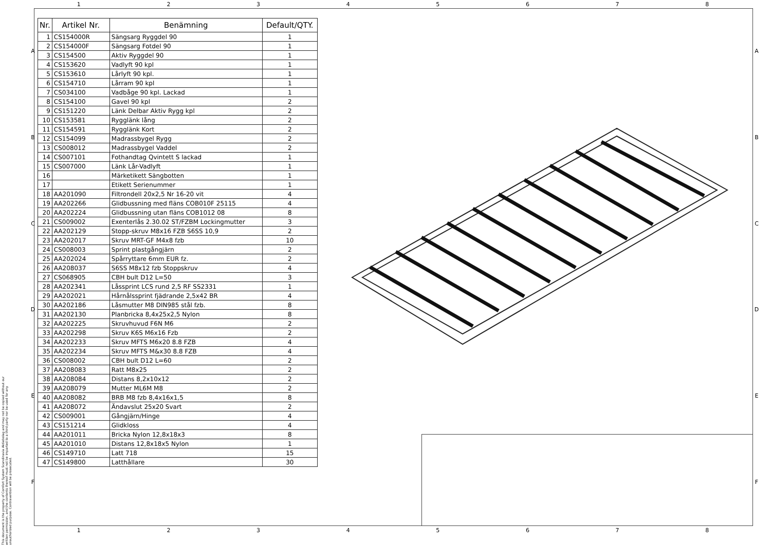1 2 3 4 5 6 7 8
A
B
C
D
E
F
A
B
C
D
E
F
| Nr. | Artikel Nr. | Benämning | Default/QTY. |
| --- | --- | --- | --- |
| 1 | CS154000R | Sängsarg Ryggdel 90 | 1 |
| 2 | CS154000F | Sängsarg Fotdel 90 | 1 |
| 3 | CS154500 | Aktiv Ryggdel 90 | 1 |
| 4 | CS153620 | Vadlyft 90 kpl | 1 |
| 5 | CS153610 | Lårlyft 90 kpl. | 1 |
| 6 | CS154710 | Lårram 90 kpl | 1 |
| 7 | CS034100 | Vadbåge 90 kpl. Lackad | 1 |
| 8 | CS154100 | Gavel 90 kpl | 2 |
| 9 | CS151220 | Länk Delbar Aktiv Rygg kpl | 2 |
| 10 | CS153581 | Rygglänk lång | 2 |
| 11 | CS154591 | Rygglänk Kort | 2 |
| 12 | CS154099 | Madrassbygel Rygg | 2 |
| 13 | CS008012 | Madrassbygel Vaddel | 2 |
| 14 | CS007101 | Fothandtag Qvintett S lackad | 1 |
| 15 | CS007000 | Länk Lår-Vadlyft | 1 |
| 16 | | Märketikett Sängbotten | 1 |
| 17 | | Etikett Serienummer | 1 |
| 18 | AA201090 | Filtrondell 20x2,5 Nr 16-20 vit | 4 |
| 19 | AA202266 | Glidbussning med fläns COB010F 25115 | 4 |
| 20 | AA202224 | Glidbussning utan fläns COB1012 08 | 8 |
| 21 | CS009002 | Exenterlås 2.30.02 ST/FZBM Lockingmutter | 3 |
| 22 | AA202129 | Stopp-skruv M8x16 FZB S6SS 10,9 | 2 |
| 23 | AA202017 | Skruv MRT-GF M4x8 fzb | 10 |
| 24 | CS008003 | Sprint plastgångjärn | 2 |
| 25 | AA202024 | Spårryttare 6mm EUR fz. | 2 |
| 26 | AA208037 | S6SS M8x12 fzb Stoppskruv | 4 |
| 27 | CS068905 | CBH bult D12 L=50 | 3 |
| 28 | AA202341 | Låssprint LCS rund 2,5 RF SS2331 | 1 |
| 29 | AA202021 | Hårnålssprint fjädrande 2,5x42 BR | 4 |
| 30 | AA202186 | Låsmutter M8 DIN985 stål fzb. | 8 |
| 31 | AA202130 | Planbricka 8,4x25x2,5 Nylon | 8 |
| 32 | AA202225 | Skruvhuvud F6N M6 | 2 |
| 33 | AA202298 | Skruv K6S M6x16 Fzb | 2 |
| 34 | AA202233 | Skruv MFTS M6x20 8.8 FZB | 4 |
| 35 | AA202234 | Skruv MFTS M&x30 8.8 FZB | 4 |
| 36 | CS008002 | CBH bult D12 L=60 | 2 |
| 37 | AA208083 | Ratt M8x25 | 2 |
| 38 | AA208084 | Distans 8,2x10x12 | 2 |
| 39 | AA208079 | Mutter ML6M M8 | 2 |
| 40 | AA208082 | BRB M8 fzb 8,4x16x1,5 | 8 |
| 41 | AA208072 | Ändavslut 25x20 Svart | 2 |
| 42 | CS009001 | Gångjärn/Hinge | 4 |
| 43 | CS151214 | Glidkloss | 4 |
| 44 | AA201011 | Bricka Nylon 12,8x18x3 | 8 |
| 45 | AA201010 | Distans 12,8x18x5 Nylon | 1 |
| 46 | CS149710 | Latt 718 | 15 |
| 47 | CS149800 | Latthållare | 30 |
1 2 3 4 5 6 7 8
This document is the property of Comfort System Scandinavia Aktiebolag and may not be copied without our written permission, and the contents thereof must not be imparted to a third party nor be used for any unauthorized purpose. Contravention will be prosecuted.